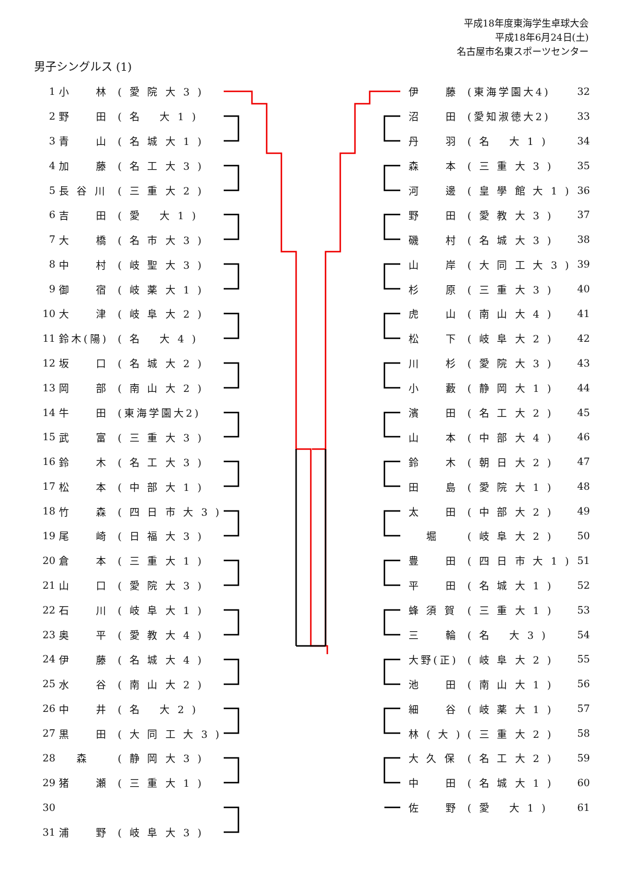平成18年度東海学生卓球大会
平成18年6月24日(土)
名古屋市名東スポーツセンター
男子シングルス (1)
| 1 | 小 林 | ( 愛 院 大 3 ) |
| 2 | 野 田 | ( 名 大 1 ) |
| 3 | 青 山 | ( 名 城 大 1 ) |
| 4 | 加 藤 | ( 名 工 大 3 ) |
| 5 | 長 谷 川 | ( 三 重 大 2 ) |
| 6 | 吉 田 | ( 愛 大 1 ) |
| 7 | 大 橋 | ( 名 市 大 3 ) |
| 8 | 中 村 | ( 岐 聖 大 3 ) |
| 9 | 御 宿 | ( 岐 薬 大 1 ) |
| 10 | 大 津 | ( 岐 阜 大 2 ) |
| 11 | 鈴木(陽) | ( 名 大 4 ) |
| 12 | 坂 口 | ( 名 城 大 2 ) |
| 13 | 岡 部 | ( 南 山 大 2 ) |
| 14 | 牛 田 | (東海学園大2) |
| 15 | 武 富 | ( 三 重 大 3 ) |
| 16 | 鈴 木 | ( 名 工 大 3 ) |
| 17 | 松 本 | ( 中 部 大 1 ) |
| 18 | 竹 森 | ( 四 日 市 大 3 ) |
| 19 | 尾 崎 | ( 日 福 大 3 ) |
| 20 | 倉 本 | ( 三 重 大 1 ) |
| 21 | 山 口 | ( 愛 院 大 3 ) |
| 22 | 石 川 | ( 岐 阜 大 1 ) |
| 23 | 奥 平 | ( 愛 教 大 4 ) |
| 24 | 伊 藤 | ( 名 城 大 4 ) |
| 25 | 水 谷 | ( 南 山 大 2 ) |
| 26 | 中 井 | ( 名 大 2 ) |
| 27 | 黒 田 | ( 大 同 工 大 3 ) |
| 28 | 森 | ( 静 岡 大 3 ) |
| 29 | 猪 瀬 | ( 三 重 大 1 ) |
| 30 | | |
| 31 | 浦 野 | ( 岐 阜 大 3 ) |
| 伊 藤 | (東海学園大4) | 32 |
| 沼 田 | (愛知淑徳大2) | 33 |
| 丹 羽 | ( 名 大 1 ) | 34 |
| 森 本 | ( 三 重 大 3 ) | 35 |
| 河 邊 | ( 皇 學 館 大 1 ) | 36 |
| 野 田 | ( 愛 教 大 3 ) | 37 |
| 磯 村 | ( 名 城 大 3 ) | 38 |
| 山 岸 | ( 大 同 工 大 3 ) | 39 |
| 杉 原 | ( 三 重 大 3 ) | 40 |
| 虎 山 | ( 南 山 大 4 ) | 41 |
| 松 下 | ( 岐 阜 大 2 ) | 42 |
| 川 杉 | ( 愛 院 大 3 ) | 43 |
| 小 藪 | ( 静 岡 大 1 ) | 44 |
| 濱 田 | ( 名 工 大 2 ) | 45 |
| 山 本 | ( 中 部 大 4 ) | 46 |
| 鈴 木 | ( 朝 日 大 2 ) | 47 |
| 田 島 | ( 愛 院 大 1 ) | 48 |
| 太 田 | ( 中 部 大 2 ) | 49 |
| 堀 | ( 岐 阜 大 2 ) | 50 |
| 豊 田 | ( 四 日 市 大 1 ) | 51 |
| 平 田 | ( 名 城 大 1 ) | 52 |
| 蜂 須 賀 | ( 三 重 大 1 ) | 53 |
| 三 輪 | ( 名 大 3 ) | 54 |
| 大野(正) | ( 岐 阜 大 2 ) | 55 |
| 池 田 | ( 南 山 大 1 ) | 56 |
| 細 谷 | ( 岐 薬 大 1 ) | 57 |
| 林 ( 大 ) | ( 三 重 大 2 ) | 58 |
| 大 久 保 | ( 名 工 大 2 ) | 59 |
| 中 田 | ( 名 城 大 1 ) | 60 |
| 佐 野 | ( 愛 大 1 ) | 61 |